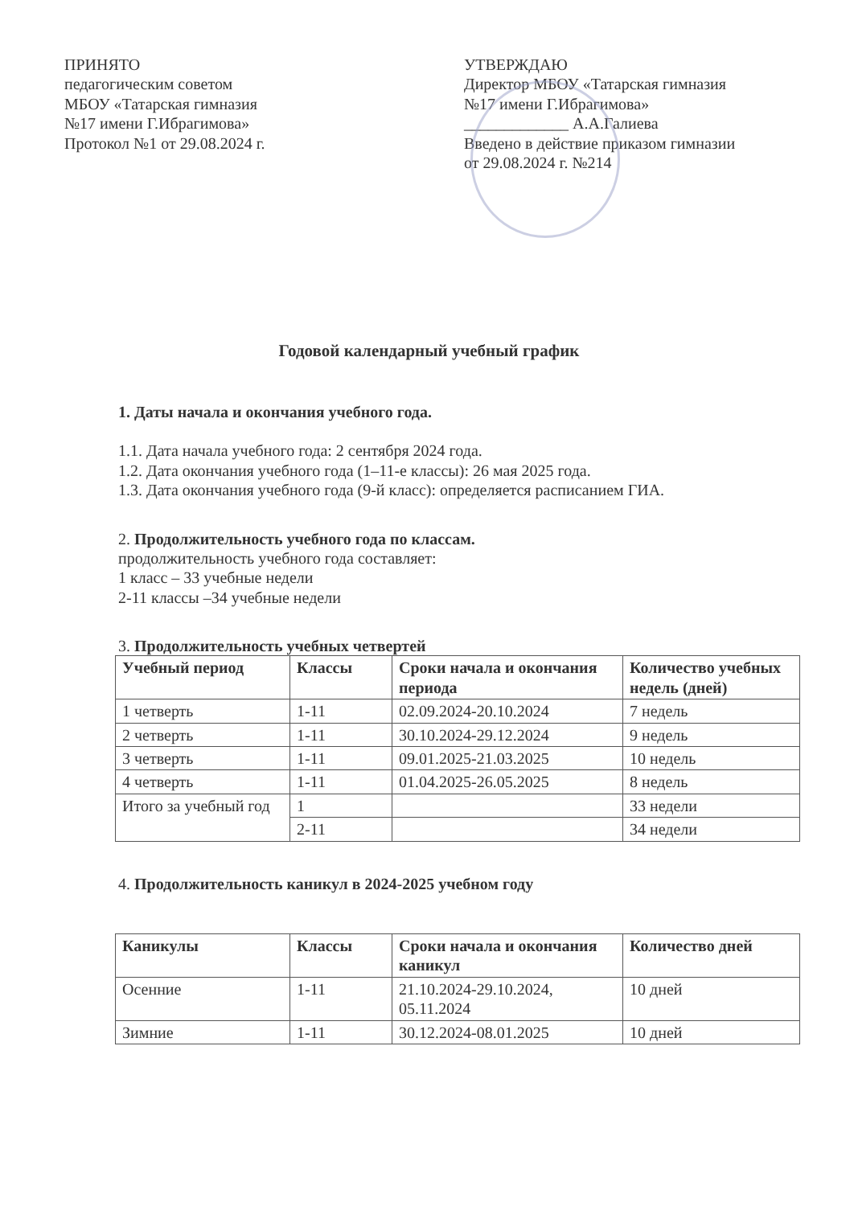ПРИНЯТО
педагогическим советом
МБОУ «Татарская гимназия
№17 имени Г.Ибрагимова»
Протокол №1 от 29.08.2024 г.
УТВЕРЖДАЮ
Директор МБОУ «Татарская гимназия
№17 имени Г.Ибрагимова»
_____________ А.А.Галиева
Введено в действие приказом гимназии
от 29.08.2024 г. №214
Годовой календарный учебный график
1. Даты начала и окончания учебного года.
1.1. Дата начала учебного года: 2 сентября 2024 года.
1.2. Дата окончания учебного года (1–11-е классы): 26 мая 2025 года.
1.3. Дата окончания учебного года (9-й класс): определяется расписанием ГИА.
2. Продолжительность учебного года по классам.
продолжительность учебного года составляет:
1 класс – 33 учебные недели
2-11 классы –34 учебные недели
3. Продолжительность учебных четвертей
| Учебный период | Классы | Сроки начала и окончания периода | Количество учебных недель (дней) |
| --- | --- | --- | --- |
| 1 четверть | 1-11 | 02.09.2024-20.10.2024 | 7 недель |
| 2 четверть | 1-11 | 30.10.2024-29.12.2024 | 9 недель |
| 3 четверть | 1-11 | 09.01.2025-21.03.2025 | 10 недель |
| 4 четверть | 1-11 | 01.04.2025-26.05.2025 | 8 недель |
| Итого за учебный год | 1 | | 33 недели |
| | 2-11 | | 34 недели |
4. Продолжительность каникул в 2024-2025 учебном году
| Каникулы | Классы | Сроки начала и окончания каникул | Количество дней |
| --- | --- | --- | --- |
| Осенние | 1-11 | 21.10.2024-29.10.2024, 05.11.2024 | 10 дней |
| Зимние | 1-11 | 30.12.2024-08.01.2025 | 10 дней |